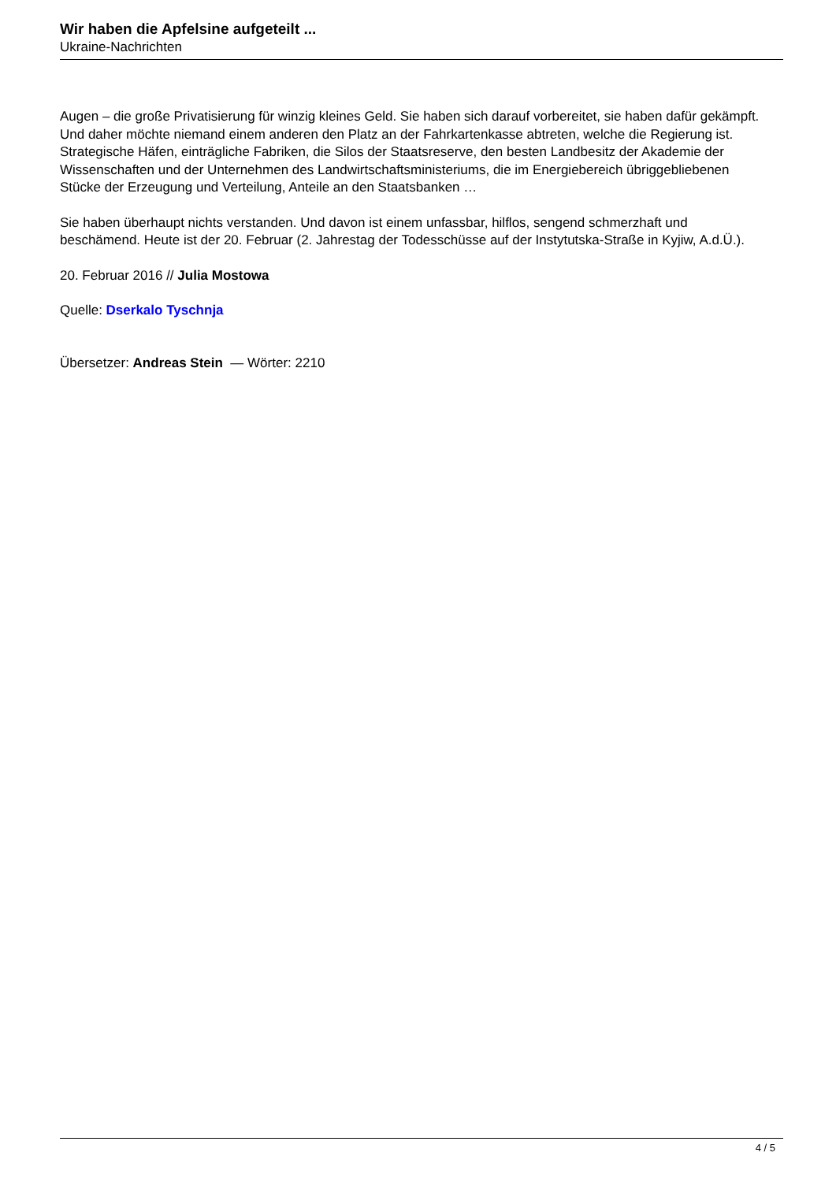Wir haben die Apfelsine aufgeteilt ...
Ukraine-Nachrichten
Augen – die große Privatisierung für winzig kleines Geld. Sie haben sich darauf vorbereitet, sie haben dafür gekämpft. Und daher möchte niemand einem anderen den Platz an der Fahrkartenkasse abtreten, welche die Regierung ist. Strategische Häfen, einträgliche Fabriken, die Silos der Staatsreserve, den besten Landbesitz der Akademie der Wissenschaften und der Unternehmen des Landwirtschaftsministeriums, die im Energiebereich übriggebliebenen Stücke der Erzeugung und Verteilung, Anteile an den Staatsbanken …
Sie haben überhaupt nichts verstanden. Und davon ist einem unfassbar, hilflos, sengend schmerzhaft und beschämend. Heute ist der 20. Februar (2. Jahrestag der Todesschüsse auf der Instytutska-Straße in Kyjiw, A.d.Ü.).
20. Februar 2016 // Julia Mostowa
Quelle: Dserkalo Tyschnja
Übersetzer: Andreas Stein — Wörter: 2210
4 / 5